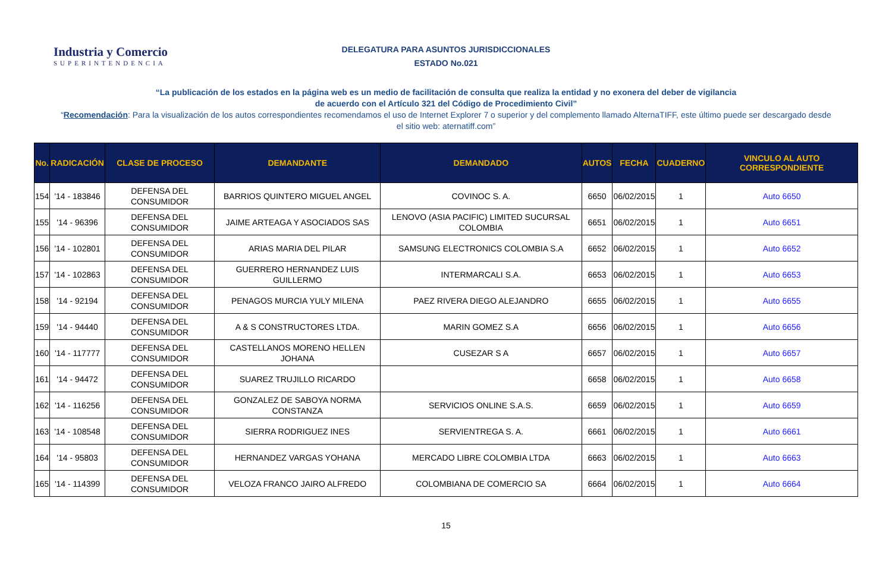Industria y Comercio
SUPERINTENDENCIA
DELEGATURA PARA ASUNTOS JURISDICCIONALES
ESTADO No.021
“La publicación de los estados en la página web es un medio de facilitación de consulta que realiza la entidad y no exonera del deber de vigilancia
de acuerdo con el Artículo 321 del Código de Procedimiento Civil”
“Recomendación: Para la visualización de los autos correspondientes recomendamos el uso de Internet Explorer 7 o superior y del complemento llamado AlternaTIFF, este último puede ser descargado desde el sitio web: aternatiff.com”
| No. | RADICACIÓN | CLASE DE PROCESO | DEMANDANTE | DEMANDADO | AUTOS | FECHA | CUADERNO | VINCULO AL AUTO CORRESPONDIENTE |
| --- | --- | --- | --- | --- | --- | --- | --- | --- |
| 154 | '14 - 183846 | DEFENSA DEL CONSUMIDOR | BARRIOS QUINTERO MIGUEL ANGEL | COVINOC S. A. | 6650 | 06/02/2015 | 1 | Auto 6650 |
| 155 | '14 - 96396 | DEFENSA DEL CONSUMIDOR | JAIME ARTEAGA Y ASOCIADOS SAS | LENOVO (ASIA PACIFIC) LIMITED SUCURSAL COLOMBIA | 6651 | 06/02/2015 | 1 | Auto 6651 |
| 156 | '14 - 102801 | DEFENSA DEL CONSUMIDOR | ARIAS MARIA DEL PILAR | SAMSUNG ELECTRONICS COLOMBIA S.A | 6652 | 06/02/2015 | 1 | Auto 6652 |
| 157 | '14 - 102863 | DEFENSA DEL CONSUMIDOR | GUERRERO HERNANDEZ LUIS GUILLERMO | INTERMARCALI S.A. | 6653 | 06/02/2015 | 1 | Auto 6653 |
| 158 | '14 - 92194 | DEFENSA DEL CONSUMIDOR | PENAGOS MURCIA YULY MILENA | PAEZ RIVERA DIEGO ALEJANDRO | 6655 | 06/02/2015 | 1 | Auto 6655 |
| 159 | '14 - 94440 | DEFENSA DEL CONSUMIDOR | A & S CONSTRUCTORES LTDA. | MARIN GOMEZ S.A | 6656 | 06/02/2015 | 1 | Auto 6656 |
| 160 | '14 - 117777 | DEFENSA DEL CONSUMIDOR | CASTELLANOS MORENO HELLEN JOHANA | CUSEZAR S A | 6657 | 06/02/2015 | 1 | Auto 6657 |
| 161 | '14 - 94472 | DEFENSA DEL CONSUMIDOR | SUAREZ TRUJILLO RICARDO | | 6658 | 06/02/2015 | 1 | Auto 6658 |
| 162 | '14 - 116256 | DEFENSA DEL CONSUMIDOR | GONZALEZ DE SABOYA NORMA CONSTANZA | SERVICIOS ONLINE S.A.S. | 6659 | 06/02/2015 | 1 | Auto 6659 |
| 163 | '14 - 108548 | DEFENSA DEL CONSUMIDOR | SIERRA RODRIGUEZ INES | SERVIENTREGA S. A. | 6661 | 06/02/2015 | 1 | Auto 6661 |
| 164 | '14 - 95803 | DEFENSA DEL CONSUMIDOR | HERNANDEZ VARGAS YOHANA | MERCADO LIBRE COLOMBIA LTDA | 6663 | 06/02/2015 | 1 | Auto 6663 |
| 165 | '14 - 114399 | DEFENSA DEL CONSUMIDOR | VELOZA FRANCO JAIRO ALFREDO | COLOMBIANA DE COMERCIO SA | 6664 | 06/02/2015 | 1 | Auto 6664 |
15